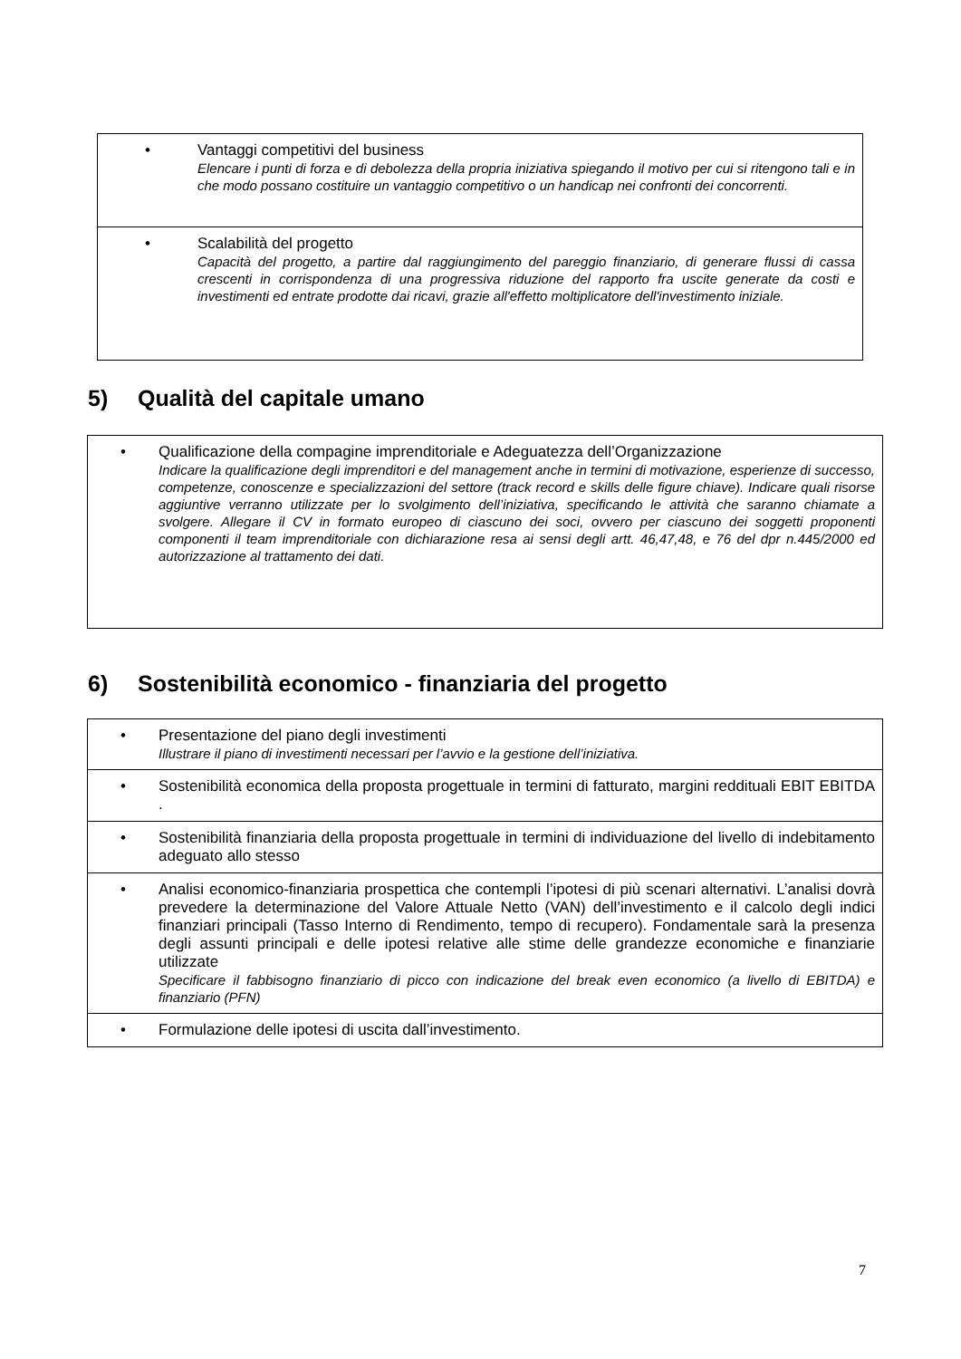| • Vantaggi competitivi del business Elencare i punti di forza e di debolezza della propria iniziativa spiegando il motivo per cui si ritengono tali e in che modo possano costituire un vantaggio competitivo o un handicap nei confronti dei concorrenti. |
| • Scalabilità del progetto Capacità del progetto, a partire dal raggiungimento del pareggio finanziario, di generare flussi di cassa crescenti in corrispondenza di una progressiva riduzione del rapporto fra uscite generate da costi e investimenti ed entrate prodotte dai ricavi, grazie all'effetto moltiplicatore dell'investimento iniziale. |
5) Qualità del capitale umano
| • Qualificazione della compagine imprenditoriale e Adeguatezza dell’Organizzazione Indicare la qualificazione degli imprenditori e del management anche in termini di motivazione, esperienze di successo, competenze, conoscenze e specializzazioni del settore (track record e skills delle figure chiave). Indicare quali risorse aggiuntive verranno utilizzate per lo svolgimento dell’iniziativa, specificando le attività che saranno chiamate a svolgere. Allegare il CV in formato europeo di ciascuno dei soci, ovvero per ciascuno dei soggetti proponenti componenti il team imprenditoriale con dichiarazione resa ai sensi degli artt. 46,47,48, e 76 del dpr n.445/2000 ed autorizzazione al trattamento dei dati. |
6) Sostenibilità economico - finanziaria del progetto
| • Presentazione del piano degli investimenti Illustrare il piano di investimenti necessari per l’avvio e la gestione dell’iniziativa. |
| • Sostenibilità economica della proposta progettuale in termini di fatturato, margini reddituali EBIT EBITDA . |
| • Sostenibilità finanziaria della proposta progettuale in termini di individuazione del livello di indebitamento adeguato allo stesso |
| • Analisi economico-finanziaria prospettica che contempli l’ipotesi di più scenari alternativi. L’analisi dovrà prevedere la determinazione del Valore Attuale Netto (VAN) dell’investimento e il calcolo degli indici finanziari principali (Tasso Interno di Rendimento, tempo di recupero). Fondamentale sarà la presenza degli assunti principali e delle ipotesi relative alle stime delle grandezze economiche e finanziarie utilizzate Specificare il fabbisogno finanziario di picco con indicazione del break even economico (a livello di EBITDA) e finanziario (PFN) |
| • Formulazione delle ipotesi di uscita dall’investimento. |
7